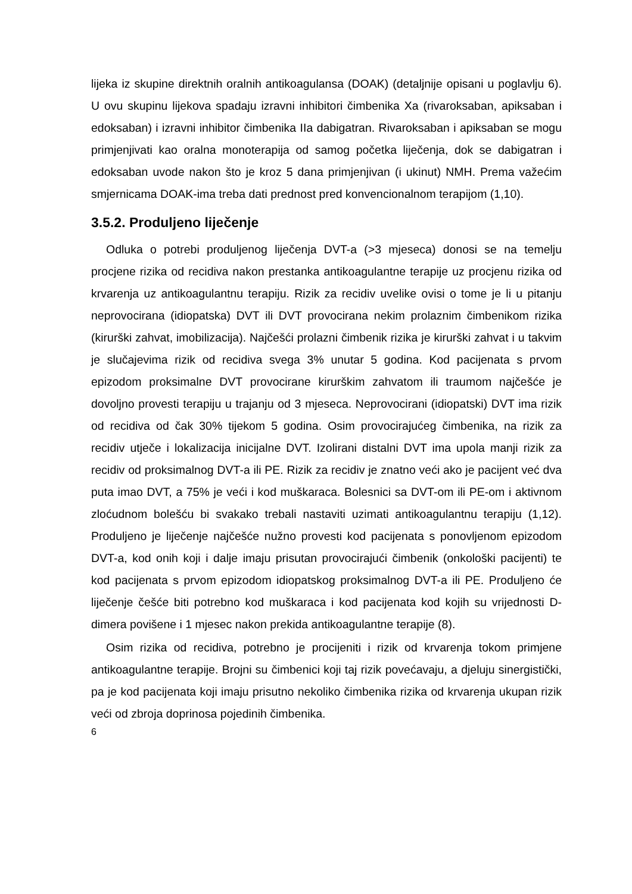lijeka iz skupine direktnih oralnih antikoagulansa (DOAK) (detaljnije opisani u poglavlju 6). U ovu skupinu lijekova spadaju izravni inhibitori čimbenika Xa (rivaroksaban, apiksaban i edoksaban) i izravni inhibitor čimbenika IIa dabigatran. Rivaroksaban i apiksaban se mogu primjenjivati kao oralna monoterapija od samog početka liječenja, dok se dabigatran i edoksaban uvode nakon što je kroz 5 dana primjenjivan (i ukinut) NMH. Prema važećim smjernicama DOAK-ima treba dati prednost pred konvencionalnom terapijom (1,10).
3.5.2. Produljeno liječenje
Odluka o potrebi produljenog liječenja DVT-a (>3 mjeseca) donosi se na temelju procjene rizika od recidiva nakon prestanka antikoagulantne terapije uz procjenu rizika od krvarenja uz antikoagulantnu terapiju. Rizik za recidiv uvelike ovisi o tome je li u pitanju neprovocirana (idiopatska) DVT ili DVT provocirana nekim prolaznim čimbenikom rizika (kirurški zahvat, imobilizacija). Najčešći prolazni čimbenik rizika je kirurški zahvat i u takvim je slučajevima rizik od recidiva svega 3% unutar 5 godina. Kod pacijenata s prvom epizodom proksimalne DVT provocirane kirurškim zahvatom ili traumom najčešće je dovoljno provesti terapiju u trajanju od 3 mjeseca. Neprovocirani (idiopatski) DVT ima rizik od recidiva od čak 30% tijekom 5 godina. Osim provocirajućeg čimbenika, na rizik za recidiv utječe i lokalizacija inicijalne DVT. Izolirani distalni DVT ima upola manji rizik za recidiv od proksimalnog DVT-a ili PE. Rizik za recidiv je znatno veći ako je pacijent već dva puta imao DVT, a 75% je veći i kod muškaraca. Bolesnici sa DVT-om ili PE-om i aktivnom zloćudnom bolešću bi svakako trebali nastaviti uzimati antikoagulantnu terapiju (1,12). Produljeno je liječenje najčešće nužno provesti kod pacijenata s ponovljenom epizodom DVT-a, kod onih koji i dalje imaju prisutan provocirajući čimbenik (onkološki pacijenti) te kod pacijenata s prvom epizodom idiopatskog proksimalnog DVT-a ili PE. Produljeno će liječenje češće biti potrebno kod muškaraca i kod pacijenata kod kojih su vrijednosti D-dimera povišene i 1 mjesec nakon prekida antikoagulantne terapije (8).
Osim rizika od recidiva, potrebno je procijeniti i rizik od krvarenja tokom primjene antikoagulantne terapije. Brojni su čimbenici koji taj rizik povećavaju, a djeluju sinergistički, pa je kod pacijenata koji imaju prisutno nekoliko čimbenika rizika od krvarenja ukupan rizik veći od zbroja doprinosa pojedinih čimbenika.
6